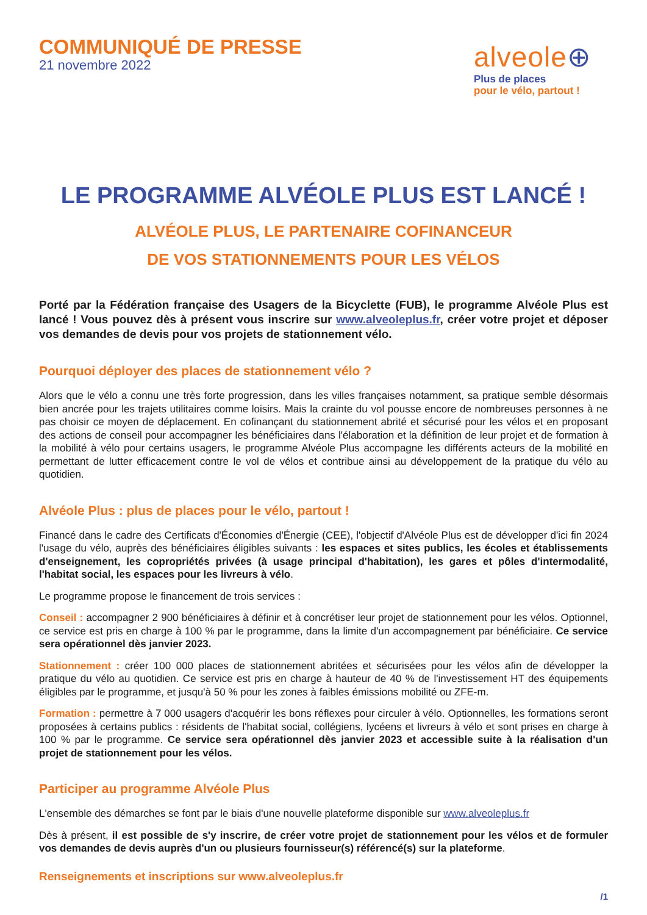COMMUNIQUÉ DE PRESSE
21 novembre 2022
alveole⊕
Plus de places
pour le vélo, partout !
LE PROGRAMME ALVÉOLE PLUS EST LANCÉ !
ALVÉOLE PLUS, LE PARTENAIRE COFINANCEUR
DE VOS STATIONNEMENTS POUR LES VÉLOS
Porté par la Fédération française des Usagers de la Bicyclette (FUB), le programme Alvéole Plus est lancé ! Vous pouvez dès à présent vous inscrire sur www.alveoleplus.fr, créer votre projet et déposer vos demandes de devis pour vos projets de stationnement vélo.
Pourquoi déployer des places de stationnement vélo ?
Alors que le vélo a connu une très forte progression, dans les villes françaises notamment, sa pratique semble désormais bien ancrée pour les trajets utilitaires comme loisirs. Mais la crainte du vol pousse encore de nombreuses personnes à ne pas choisir ce moyen de déplacement. En cofinançant du stationnement abrité et sécurisé pour les vélos et en proposant des actions de conseil pour accompagner les bénéficiaires dans l'élaboration et la définition de leur projet et de formation à la mobilité à vélo pour certains usagers, le programme Alvéole Plus accompagne les différents acteurs de la mobilité en permettant de lutter efficacement contre le vol de vélos et contribue ainsi au développement de la pratique du vélo au quotidien.
Alvéole Plus : plus de places pour le vélo, partout !
Financé dans le cadre des Certificats d'Économies d'Énergie (CEE), l'objectif d'Alvéole Plus est de développer d'ici fin 2024 l'usage du vélo, auprès des bénéficiaires éligibles suivants : les espaces et sites publics, les écoles et établissements d'enseignement, les copropriétés privées (à usage principal d'habitation), les gares et pôles d'intermodalité, l'habitat social, les espaces pour les livreurs à vélo.
Le programme propose le financement de trois services :
Conseil : accompagner 2 900 bénéficiaires à définir et à concrétiser leur projet de stationnement pour les vélos. Optionnel, ce service est pris en charge à 100 % par le programme, dans la limite d'un accompagnement par bénéficiaire. Ce service sera opérationnel dès janvier 2023.
Stationnement : créer 100 000 places de stationnement abritées et sécurisées pour les vélos afin de développer la pratique du vélo au quotidien. Ce service est pris en charge à hauteur de 40 % de l'investissement HT des équipements éligibles par le programme, et jusqu'à 50 % pour les zones à faibles émissions mobilité ou ZFE-m.
Formation : permettre à 7 000 usagers d'acquérir les bons réflexes pour circuler à vélo. Optionnelles, les formations seront proposées à certains publics : résidents de l'habitat social, collégiens, lycéens et livreurs à vélo et sont prises en charge à 100 % par le programme. Ce service sera opérationnel dès janvier 2023 et accessible suite à la réalisation d'un projet de stationnement pour les vélos.
Participer au programme Alvéole Plus
L'ensemble des démarches se font par le biais d'une nouvelle plateforme disponible sur www.alveoleplus.fr
Dès à présent, il est possible de s'y inscrire, de créer votre projet de stationnement pour les vélos et de formuler vos demandes de devis auprès d'un ou plusieurs fournisseur(s) référencé(s) sur la plateforme.
Renseignements et inscriptions sur www.alveoleplus.fr
/1